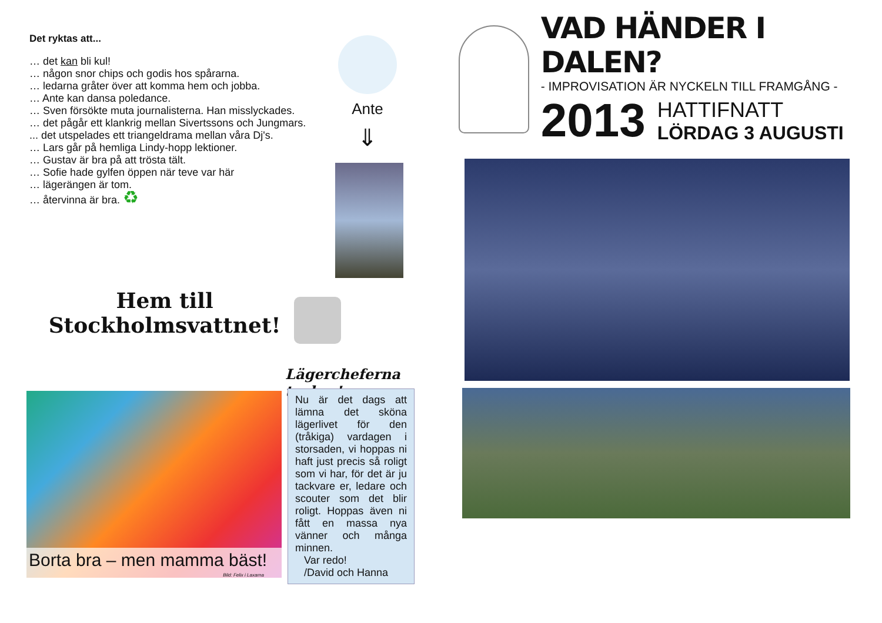Det ryktas att...
… det kan bli kul!
… någon snor chips och godis hos spårarna.
… ledarna gråter över att komma hem och jobba.
… Ante kan dansa poledance.
… Sven försökte muta journalisterna. Han misslyckades.
… det pågår ett klankrig mellan Sivertssons och Jungmars.
... det utspelades ett triangeldrama mellan våra Dj's.
… Lars går på hemliga Lindy-hopp lektioner.
… Gustav är bra på att trösta tält.
… Sofie hade gylfen öppen när teve var här
… lägerängen är tom.
… återvinna är bra. ♻
Ante
⇓
Hem till
Stockholmsvattnet!
Lägercheferna tackar!
Borta bra – men mamma bäst!
Bild: Felix i Laxarna
Nu är det dags att lämna det sköna lägerlivet för den (tråkiga) vardagen i storsaden, vi hoppas ni haft just precis så roligt som vi har, för det är ju tackvare er, ledare och scouter som det blir roligt. Hoppas även ni fått en massa nya vänner och många minnen.
Var redo!
/David och Hanna
VAD HÄNDER I DALEN?
- IMPROVISATION ÄR NYCKELN TILL FRAMGÅNG -
2013
HATTIFNATT
LÖRDAG 3 AUGUSTI